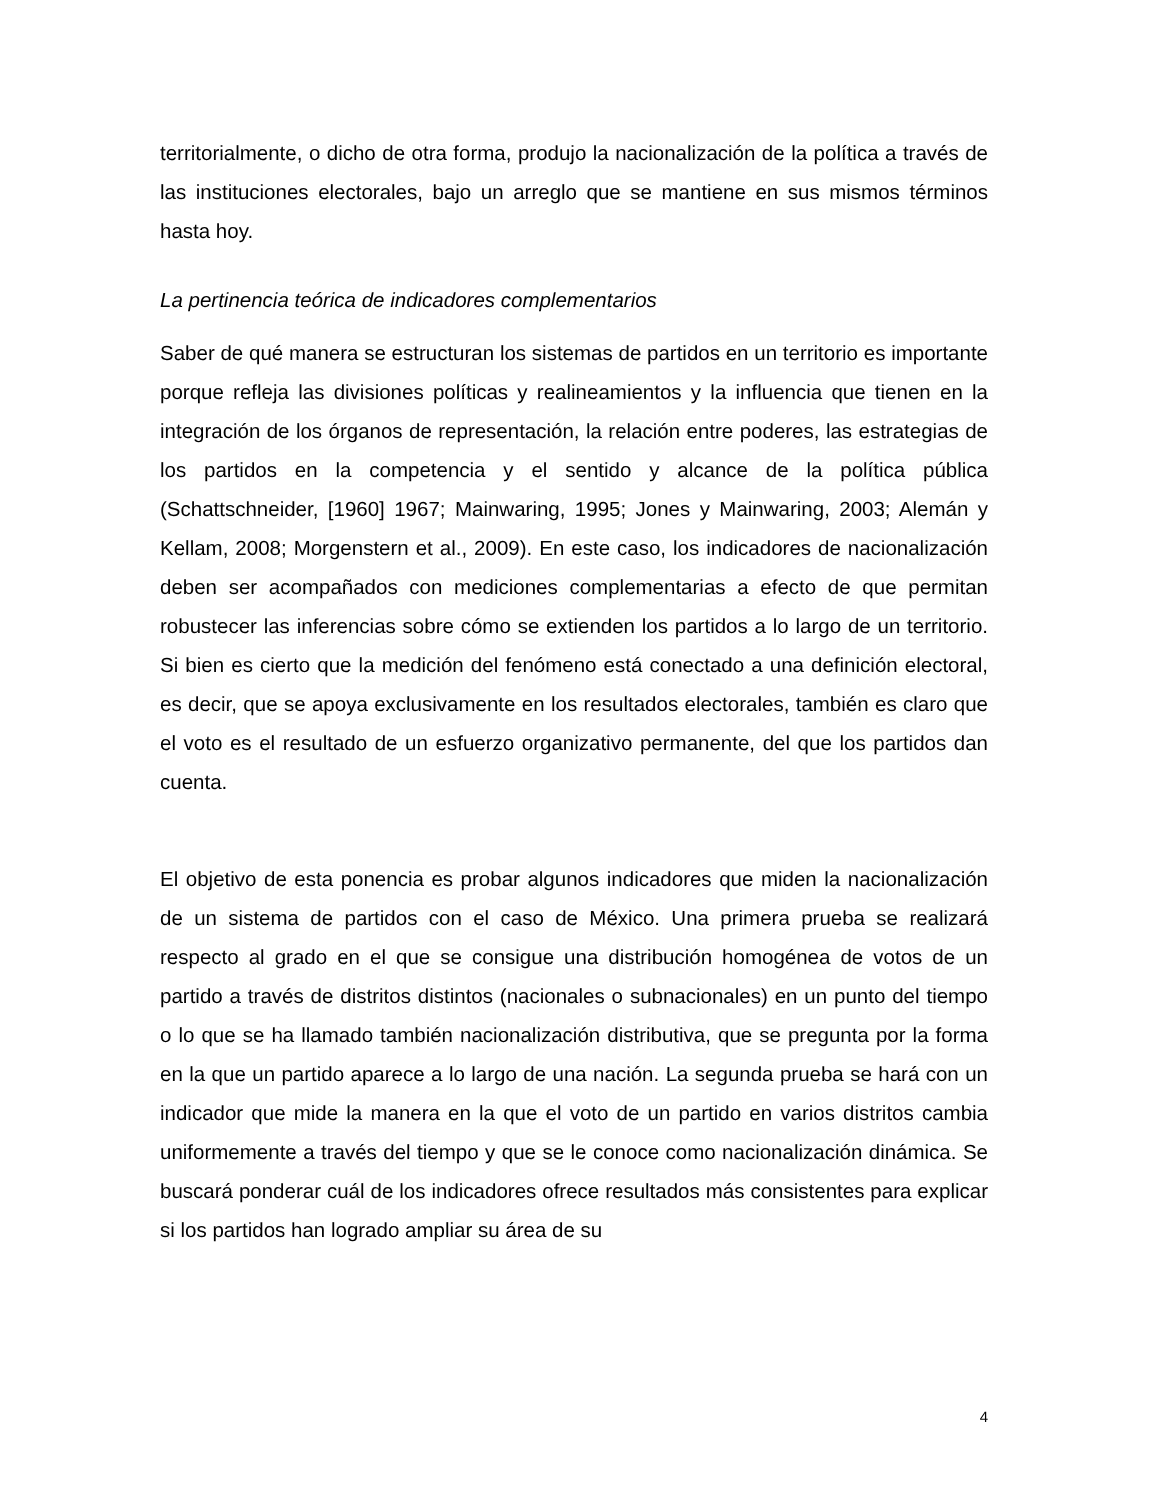territorialmente, o dicho de otra forma, produjo la nacionalización de la política a través de las instituciones electorales, bajo un arreglo que se mantiene en sus mismos términos hasta hoy.
La pertinencia teórica de indicadores complementarios
Saber de qué manera se estructuran los sistemas de partidos en un territorio es importante porque refleja las divisiones políticas y realineamientos y la influencia que tienen en la integración de los órganos de representación, la relación entre poderes, las estrategias de los partidos en la competencia y el sentido y alcance de la política pública (Schattschneider, [1960] 1967; Mainwaring, 1995; Jones y Mainwaring, 2003; Alemán y Kellam, 2008; Morgenstern et al., 2009). En este caso, los indicadores de nacionalización deben ser acompañados con mediciones complementarias a efecto de que permitan robustecer las inferencias sobre cómo se extienden los partidos a lo largo de un territorio. Si bien es cierto que la medición del fenómeno está conectado a una definición electoral, es decir, que se apoya exclusivamente en los resultados electorales, también es claro que el voto es el resultado de un esfuerzo organizativo permanente, del que los partidos dan cuenta.
El objetivo de esta ponencia es probar algunos indicadores que miden la nacionalización de un sistema de partidos con el caso de México. Una primera prueba se realizará respecto al grado en el que se consigue una distribución homogénea de votos de un partido a través de distritos distintos (nacionales o subnacionales) en un punto del tiempo o lo que se ha llamado también nacionalización distributiva, que se pregunta por la forma en la que un partido aparece a lo largo de una nación. La segunda prueba se hará con un indicador que mide la manera en la que el voto de un partido en varios distritos cambia uniformemente a través del tiempo y que se le conoce como nacionalización dinámica. Se buscará ponderar cuál de los indicadores ofrece resultados más consistentes para explicar si los partidos han logrado ampliar su área de su
4